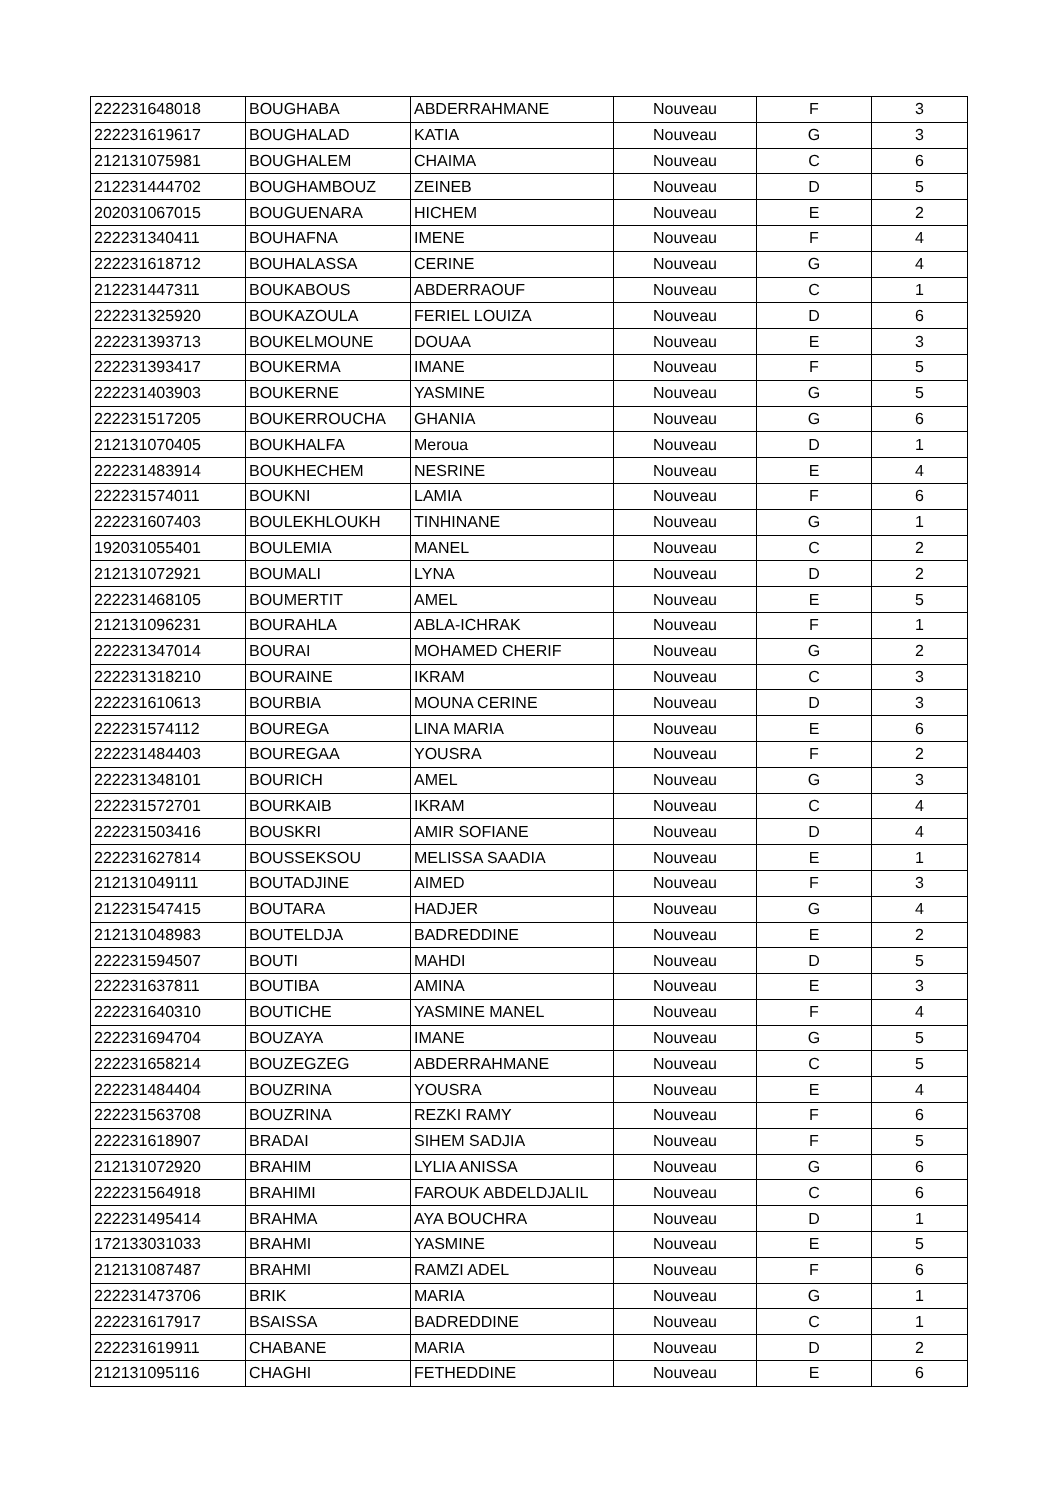| 222231648018 | BOUGHABA | ABDERRAHMANE | Nouveau | F | 3 |
| 222231619617 | BOUGHALAD | KATIA | Nouveau | G | 3 |
| 212131075981 | BOUGHALEM | CHAIMA | Nouveau | C | 6 |
| 212231444702 | BOUGHAMBOUZ | ZEINEB | Nouveau | D | 5 |
| 202031067015 | BOUGUENARA | HICHEM | Nouveau | E | 2 |
| 222231340411 | BOUHAFNA | IMENE | Nouveau | F | 4 |
| 222231618712 | BOUHALASSA | CERINE | Nouveau | G | 4 |
| 212231447311 | BOUKABOUS | ABDERRAOUF | Nouveau | C | 1 |
| 222231325920 | BOUKAZOULA | FERIEL LOUIZA | Nouveau | D | 6 |
| 222231393713 | BOUKELMOUNE | DOUAA | Nouveau | E | 3 |
| 222231393417 | BOUKERMA | IMANE | Nouveau | F | 5 |
| 222231403903 | BOUKERNE | YASMINE | Nouveau | G | 5 |
| 222231517205 | BOUKERROUCHA | GHANIA | Nouveau | G | 6 |
| 212131070405 | BOUKHALFA | Meroua | Nouveau | D | 1 |
| 222231483914 | BOUKHECHEM | NESRINE | Nouveau | E | 4 |
| 222231574011 | BOUKNI | LAMIA | Nouveau | F | 6 |
| 222231607403 | BOULEKHLOUKH | TINHINANE | Nouveau | G | 1 |
| 192031055401 | BOULEMIA | MANEL | Nouveau | C | 2 |
| 212131072921 | BOUMALI | LYNA | Nouveau | D | 2 |
| 222231468105 | BOUMERTIT | AMEL | Nouveau | E | 5 |
| 212131096231 | BOURAHLA | ABLA-ICHRAK | Nouveau | F | 1 |
| 222231347014 | BOURAI | MOHAMED CHERIF | Nouveau | G | 2 |
| 222231318210 | BOURAINE | IKRAM | Nouveau | C | 3 |
| 222231610613 | BOURBIA | MOUNA CERINE | Nouveau | D | 3 |
| 222231574112 | BOUREGA | LINA MARIA | Nouveau | E | 6 |
| 222231484403 | BOUREGAA | YOUSRA | Nouveau | F | 2 |
| 222231348101 | BOURICH | AMEL | Nouveau | G | 3 |
| 222231572701 | BOURKAIB | IKRAM | Nouveau | C | 4 |
| 222231503416 | BOUSKRI | AMIR SOFIANE | Nouveau | D | 4 |
| 222231627814 | BOUSSEKSOU | MELISSA SAADIA | Nouveau | E | 1 |
| 212131049111 | BOUTADJINE | AIMED | Nouveau | F | 3 |
| 212231547415 | BOUTARA | HADJER | Nouveau | G | 4 |
| 212131048983 | BOUTELDJA | BADREDDINE | Nouveau | E | 2 |
| 222231594507 | BOUTI | MAHDI | Nouveau | D | 5 |
| 222231637811 | BOUTIBA | AMINA | Nouveau | E | 3 |
| 222231640310 | BOUTICHE | YASMINE MANEL | Nouveau | F | 4 |
| 222231694704 | BOUZAYA | IMANE | Nouveau | G | 5 |
| 222231658214 | BOUZEGZEG | ABDERRAHMANE | Nouveau | C | 5 |
| 222231484404 | BOUZRINA | YOUSRA | Nouveau | E | 4 |
| 222231563708 | BOUZRINA | REZKI RAMY | Nouveau | F | 6 |
| 222231618907 | BRADAI | SIHEM SADJIA | Nouveau | F | 5 |
| 212131072920 | BRAHIM | LYLIA ANISSA | Nouveau | G | 6 |
| 222231564918 | BRAHIMI | FAROUK ABDELDJALIL | Nouveau | C | 6 |
| 222231495414 | BRAHMA | AYA BOUCHRA | Nouveau | D | 1 |
| 172133031033 | BRAHMI | YASMINE | Nouveau | E | 5 |
| 212131087487 | BRAHMI | RAMZI ADEL | Nouveau | F | 6 |
| 222231473706 | BRIK | MARIA | Nouveau | G | 1 |
| 222231617917 | BSAISSA | BADREDDINE | Nouveau | C | 1 |
| 222231619911 | CHABANE | MARIA | Nouveau | D | 2 |
| 212131095116 | CHAGHI | FETHEDDINE | Nouveau | E | 6 |